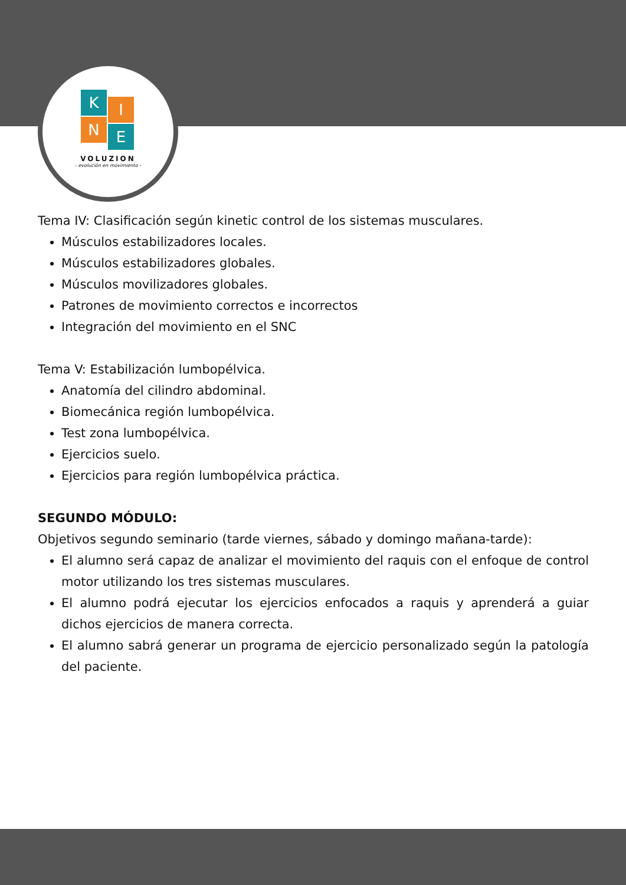K I
N E
VOLUZION
- evolución en movimiento -
Tema IV: Clasificación según kinetic control de los sistemas musculares.
Músculos estabilizadores locales.
Músculos estabilizadores globales.
Músculos movilizadores globales.
Patrones de movimiento correctos e incorrectos
Integración del movimiento en el SNC
Tema V: Estabilización lumbopélvica.
Anatomía del cilindro abdominal.
Biomecánica región lumbopélvica.
Test zona lumbopélvica.
Ejercicios suelo.
Ejercicios para región lumbopélvica práctica.
SEGUNDO MÓDULO:
Objetivos segundo seminario (tarde viernes, sábado y domingo mañana-tarde):
El alumno será capaz de analizar el movimiento del raquis con el enfoque de control motor utilizando los tres sistemas musculares.
El alumno podrá ejecutar los ejercicios enfocados a raquis y aprenderá a guiar dichos ejercicios de manera correcta.
El alumno sabrá generar un programa de ejercicio personalizado según la patología del paciente.